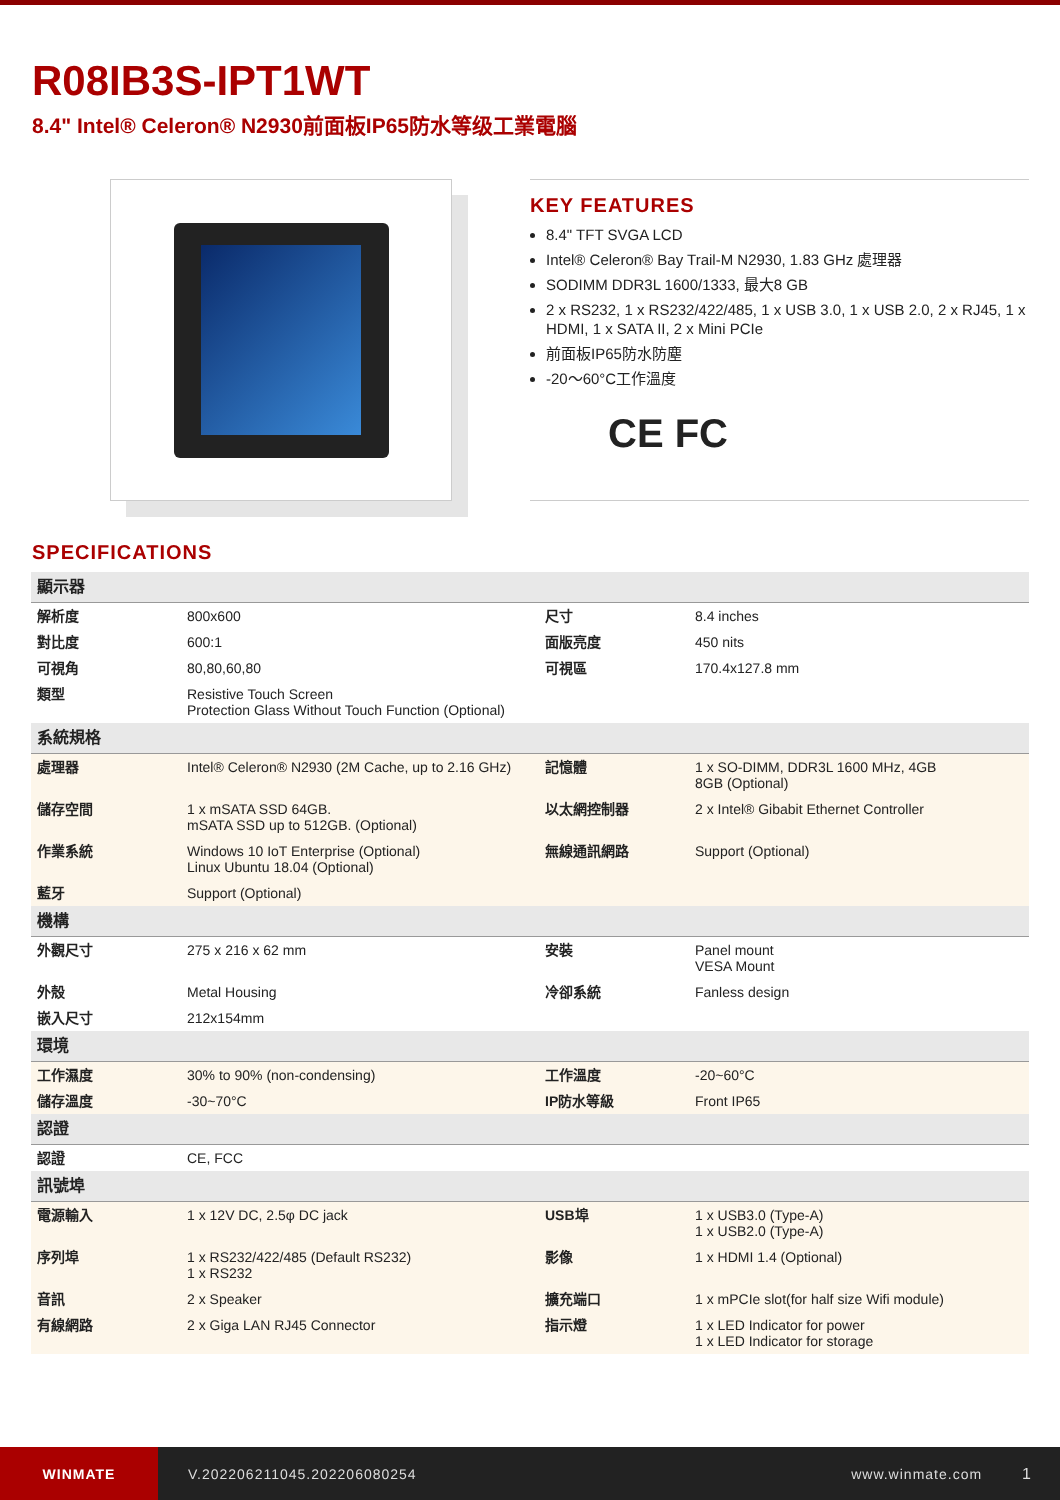R08IB3S-IPT1WT
8.4" Intel® Celeron® N2930前面板IP65防水等级工業電腦
KEY FEATURES
8.4" TFT SVGA LCD
Intel® Celeron® Bay Trail-M N2930, 1.83 GHz 處理器
SODIMM DDR3L 1600/1333, 最大8 GB
2 x RS232, 1 x RS232/422/485, 1 x USB 3.0, 1 x USB 2.0, 2 x RJ45, 1 x HDMI, 1 x SATA II, 2 x Mini PCIe
前面板IP65防水防塵
-20～60°C工作溫度
CE FC
SPECIFICATIONS
| 顯示器 | | | |
| 解析度 | 800x600 | 尺寸 | 8.4 inches |
| 對比度 | 600:1 | 面版亮度 | 450 nits |
| 可視角 | 80,80,60,80 | 可視區 | 170.4x127.8 mm |
| 類型 | Resistive Touch Screen Protection Glass Without Touch Function (Optional) | | |
| 系統規格 | | | |
| 處理器 | Intel® Celeron® N2930 (2M Cache, up to 2.16 GHz) | 記憶體 | 1 x SO-DIMM, DDR3L 1600 MHz, 4GB 8GB (Optional) |
| 儲存空間 | 1 x mSATA SSD 64GB. mSATA SSD up to 512GB. (Optional) | 以太網控制器 | 2 x Intel® Gibabit Ethernet Controller |
| 作業系統 | Windows 10 IoT Enterprise (Optional) Linux Ubuntu 18.04 (Optional) | 無線通訊網路 | Support (Optional) |
| 藍牙 | Support (Optional) | | |
| 機構 | | | |
| 外觀尺寸 | 275 x 216 x 62 mm | 安裝 | Panel mount VESA Mount |
| 外殼 | Metal Housing | 冷卻系統 | Fanless design |
| 嵌入尺寸 | 212x154mm | | |
| 環境 | | | |
| 工作濕度 | 30% to 90% (non-condensing) | 工作溫度 | -20~60°C |
| 儲存溫度 | -30~70°C | IP防水等級 | Front IP65 |
| 認證 | | | |
| 認證 | CE, FCC | | |
| 訊號埠 | | | |
| 電源輸入 | 1 x 12V DC, 2.5φ DC jack | USB埠 | 1 x USB3.0 (Type-A) 1 x USB2.0 (Type-A) |
| 序列埠 | 1 x RS232/422/485 (Default RS232) 1 x RS232 | 影像 | 1 x HDMI 1.4 (Optional) |
| 音訊 | 2 x Speaker | 擴充端口 | 1 x mPCIe slot(for half size Wifi module) |
| 有線網路 | 2 x Giga LAN RJ45 Connector | 指示燈 | 1 x LED Indicator for power 1 x LED Indicator for storage |
WINMATE
V.202206211045.202206080254 www.winmate.com 1